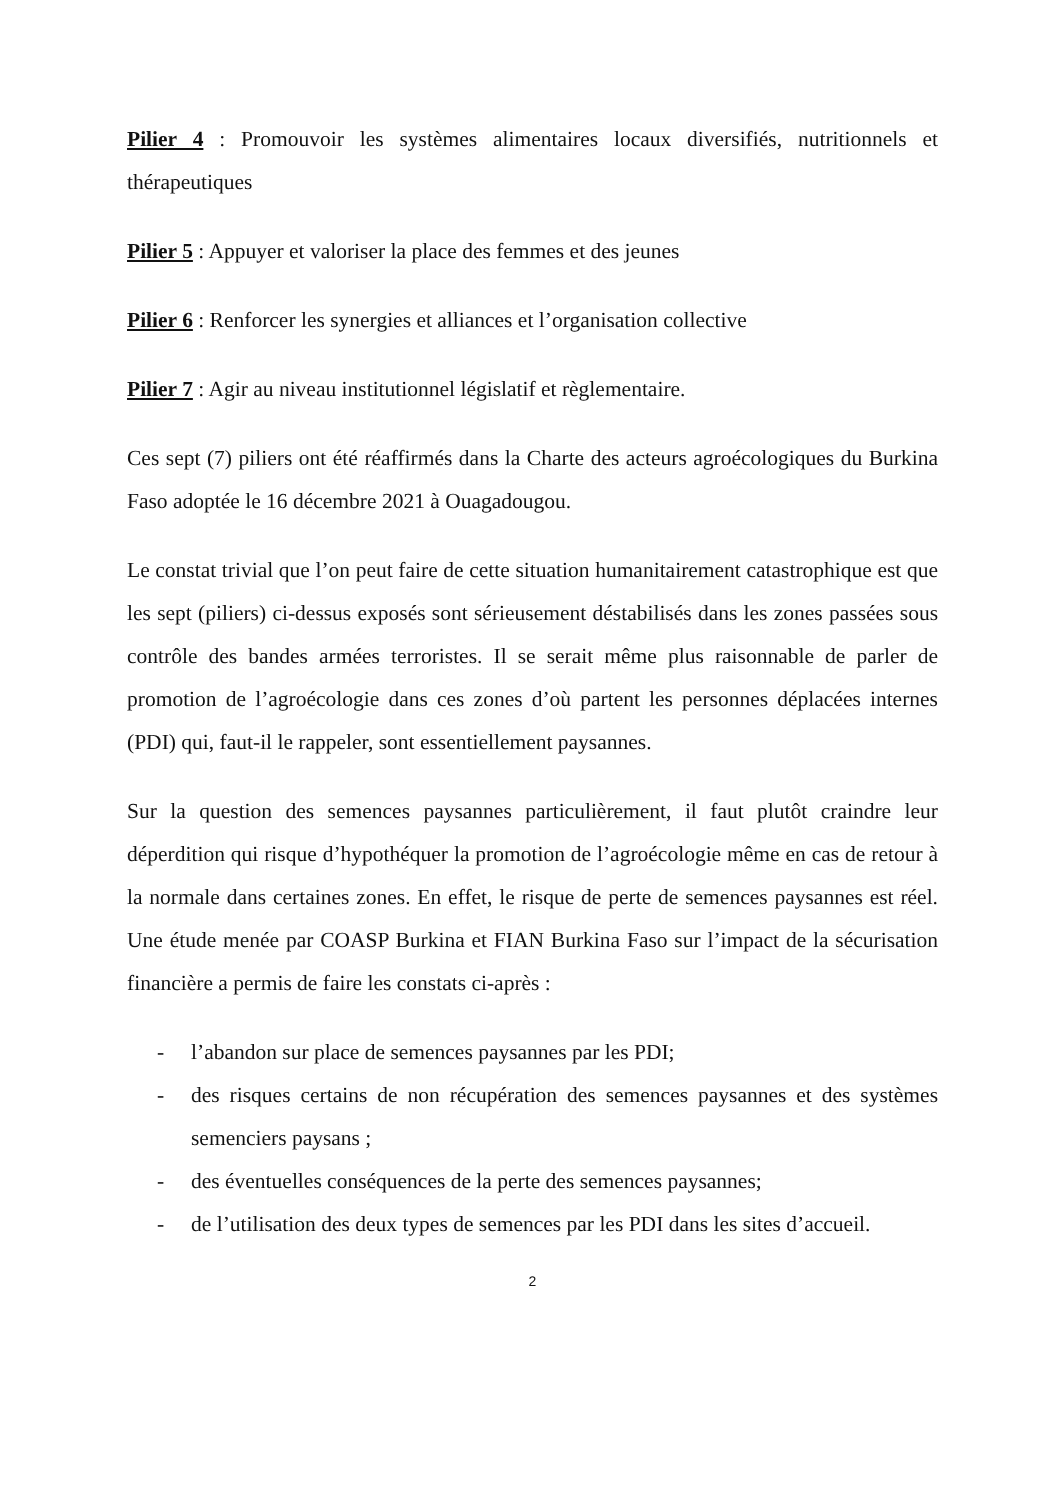Pilier 4 : Promouvoir les systèmes alimentaires locaux diversifiés, nutritionnels et thérapeutiques
Pilier 5 : Appuyer et valoriser la place des femmes et des jeunes
Pilier 6 : Renforcer les synergies et alliances et l’organisation collective
Pilier 7 : Agir au niveau institutionnel législatif et règlementaire.
Ces sept (7) piliers ont été réaffirmés dans la Charte des acteurs agroécologiques du Burkina Faso adoptée le 16 décembre 2021 à Ouagadougou.
Le constat trivial que l’on peut faire de cette situation humanitairement catastrophique est que les sept (piliers) ci-dessus exposés sont sérieusement déstabilisés dans les zones passées sous contrôle des bandes armées terroristes. Il se serait même plus raisonnable de parler de promotion de l’agroécologie dans ces zones d’où partent les personnes déplacées internes (PDI) qui, faut-il le rappeler, sont essentiellement paysannes.
Sur la question des semences paysannes particulièrement, il faut plutôt craindre leur déperdition qui risque d’hypothéquer la promotion de l’agroécologie même en cas de retour à la normale dans certaines zones. En effet, le risque de perte de semences paysannes est réel. Une étude menée par COASP Burkina et FIAN Burkina Faso sur l’impact de la sécurisation financière a permis de faire les constats ci-après :
- l’abandon sur place de semences paysannes par les PDI;
- des risques certains de non récupération des semences paysannes et des systèmes semenciers paysans ;
- des éventuelles conséquences de la perte des semences paysannes;
- de l’utilisation des deux types de semences par les PDI dans les sites d’accueil.
2